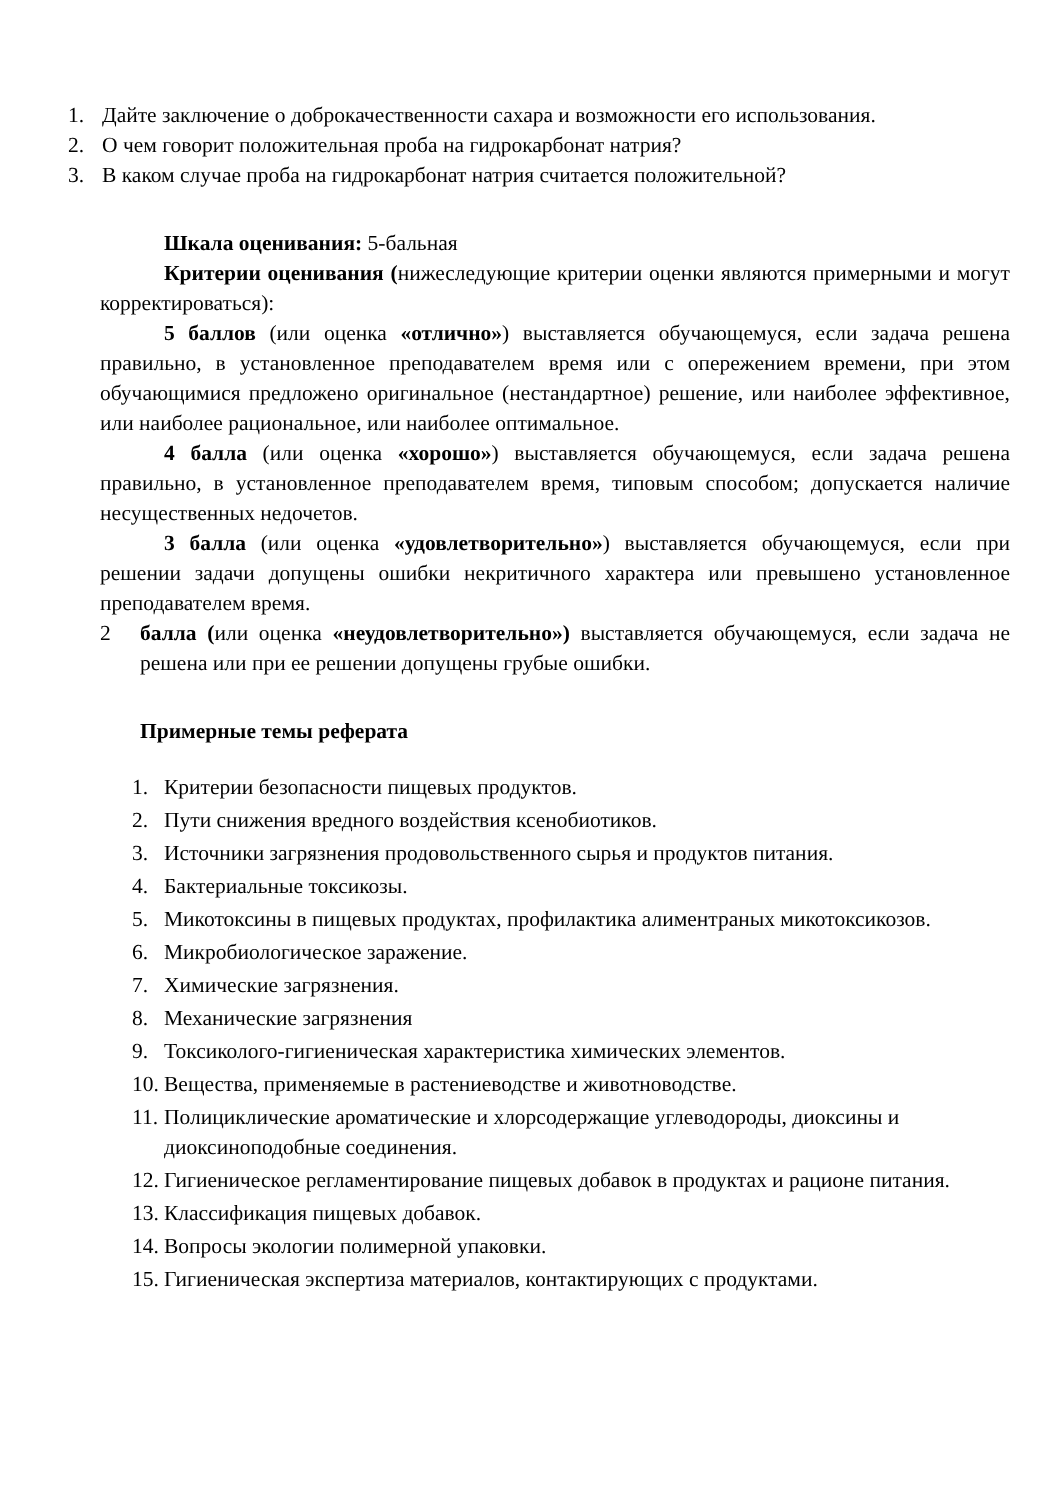1. Дайте заключение о доброкачественности сахара и возможности его использования.
2. О чем говорит положительная проба на гидрокарбонат натрия?
3. В каком случае проба на гидрокарбонат натрия считается положительной?
Шкала оценивания: 5-бальная
Критерии оценивания (нижеследующие критерии оценки являются примерными и могут корректироваться):
5 баллов (или оценка «отлично») выставляется обучающемуся, если задача решена правильно, в установленное преподавателем время или с опережением времени, при этом обучающимися предложено оригинальное (нестандартное) решение, или наиболее эффективное, или наиболее рациональное, или наиболее оптимальное.
4 балла (или оценка «хорошо») выставляется обучающемуся, если задача решена правильно, в установленное преподавателем время, типовым способом; допускается наличие несущественных недочетов.
3 балла (или оценка «удовлетворительно») выставляется обучающемуся, если при решении задачи допущены ошибки некритичного характера или превышено установленное преподавателем время.
2 балла (или оценка «неудовлетворительно») выставляется обучающемуся, если задача не решена или при ее решении допущены грубые ошибки.
Примерные темы реферата
1. Критерии безопасности пищевых продуктов.
2. Пути снижения вредного воздействия ксенобиотиков.
3. Источники загрязнения продовольственного сырья и продуктов питания.
4. Бактериальные токсикозы.
5. Микотоксины в пищевых продуктах, профилактика алиментраных микотоксикозов.
6. Микробиологическое заражение.
7. Химические загрязнения.
8. Механические загрязнения
9. Токсиколого-гигиеническая характеристика химических элементов.
10. Вещества, применяемые в растениеводстве и животноводстве.
11. Полициклические ароматические и хлорсодержащие углеводороды, диоксины и диоксиноподобные соединения.
12. Гигиеническое регламентирование пищевых добавок в продуктах и рационе питания.
13. Классификация пищевых добавок.
14. Вопросы экологии полимерной упаковки.
15. Гигиеническая экспертиза материалов, контактирующих с продуктами.